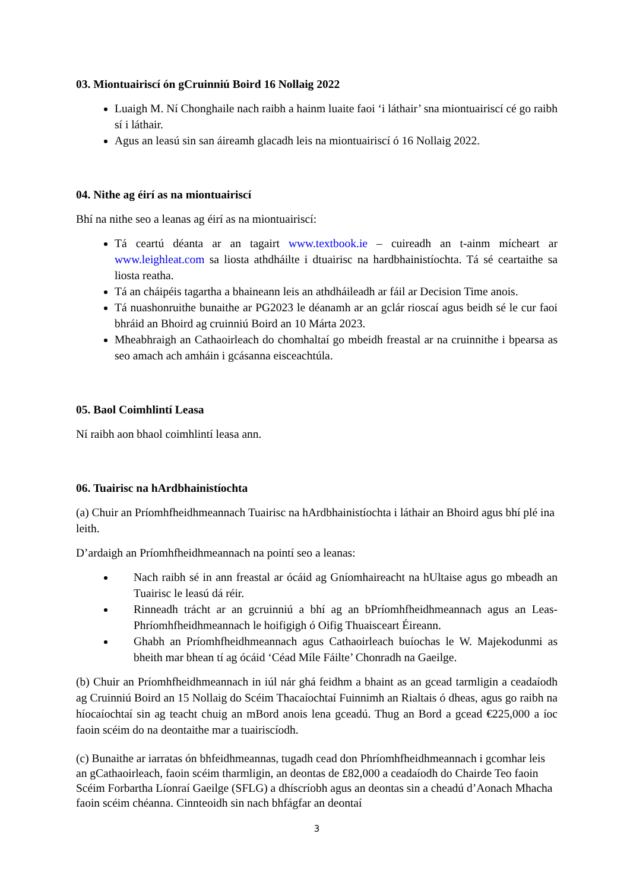03. Miontuairiscí ón gCruinniú Boird 16 Nollaig 2022
Luaigh M. Ní Chonghaile nach raibh a hainm luaite faoi ‘i láthair’ sna miontuairiscí cé go raibh sí i láthair.
Agus an leasú sin san áireamh glacadh leis na miontuairiscí ó 16 Nollaig 2022.
04. Nithe ag éirí as na miontuairiscí
Bhí na nithe seo a leanas ag éirí as na miontuairiscí:
Tá ceartú déanta ar an tagairt www.textbook.ie – cuireadh an t-ainm mícheart ar www.leighleat.com sa liosta athdháilte i dtuairisc na hardbhainistíochta. Tá sé ceartaithe sa liosta reatha.
Tá an cháipéis tagartha a bhaineann leis an athdháileadh ar fáil ar Decision Time anois.
Tá nuashonruithe bunaithe ar PG2023 le déanamh ar an gclár rioscaí agus beidh sé le cur faoi bhráid an Bhoird ag cruinniú Boird an 10 Márta 2023.
Mheabhraigh an Cathaoirleach do chomhaltaí go mbeidh freastal ar na cruinnithe i bpearsa as seo amach ach amháin i gcásanna eisceachtúla.
05. Baol Coimhlintí Leasa
Ní raibh aon bhaol coimhlintí leasa ann.
06. Tuairisc na hArdbhainistíochta
(a) Chuir an Príomhfheidhmeannach Tuairisc na hArdbhainistíochta i láthair an Bhoird agus bhí plé ina leith.
D’ardaigh an Príomhfheidhmeannach na pointí seo a leanas:
Nach raibh sé in ann freastal ar ócáid ag Gníomhaireacht na hUltaise agus go mbeadh an Tuairisc le leasú dá réir.
Rinneadh trácht ar an gcruinniú a bhí ag an bPríomhfheidhmeannach agus an Leas-Phríomhfheidhmeannach le hoifigigh ó Oifig Thuaisceart Éireann.
Ghabh an Príomhfheidhmeannach agus Cathaoirleach buíochas le W. Majekodunmi as bheith mar bhean tí ag ócáid ‘Céad Míle Fáilte’ Chonradh na Gaeilge.
(b) Chuir an Príomhfheidhmeannach in iúl nár ghá feidhm a bhaint as an gcead tarmligin a ceadaíodh ag Cruinniú Boird an 15 Nollaig do Scéim Thacaíochtaí Fuinnimh an Rialtais ó dheas, agus go raibh na híocaíochtaí sin ag teacht chuig an mBord anois lena gceadú. Thug an Bord a gcead €225,000 a íoc faoin scéim do na deontaithe mar a tuairiscíodh.
(c) Bunaithe ar iarratas ón bhfeidhmeannas, tugadh cead don Phríomhfheidhmeannach i gcomhar leis an gCathaoirleach, faoin scéim tharmligin, an deontas de £82,000 a ceadaíodh do Chairde Teo faoin Scéim Forbartha Líonraí Gaeilge (SFLG) a dhíscríobh agus an deontas sin a cheadú d’Aonach Mhacha faoin scéim chéanna. Cinnteoidh sin nach bhfágfar an deontaí
3